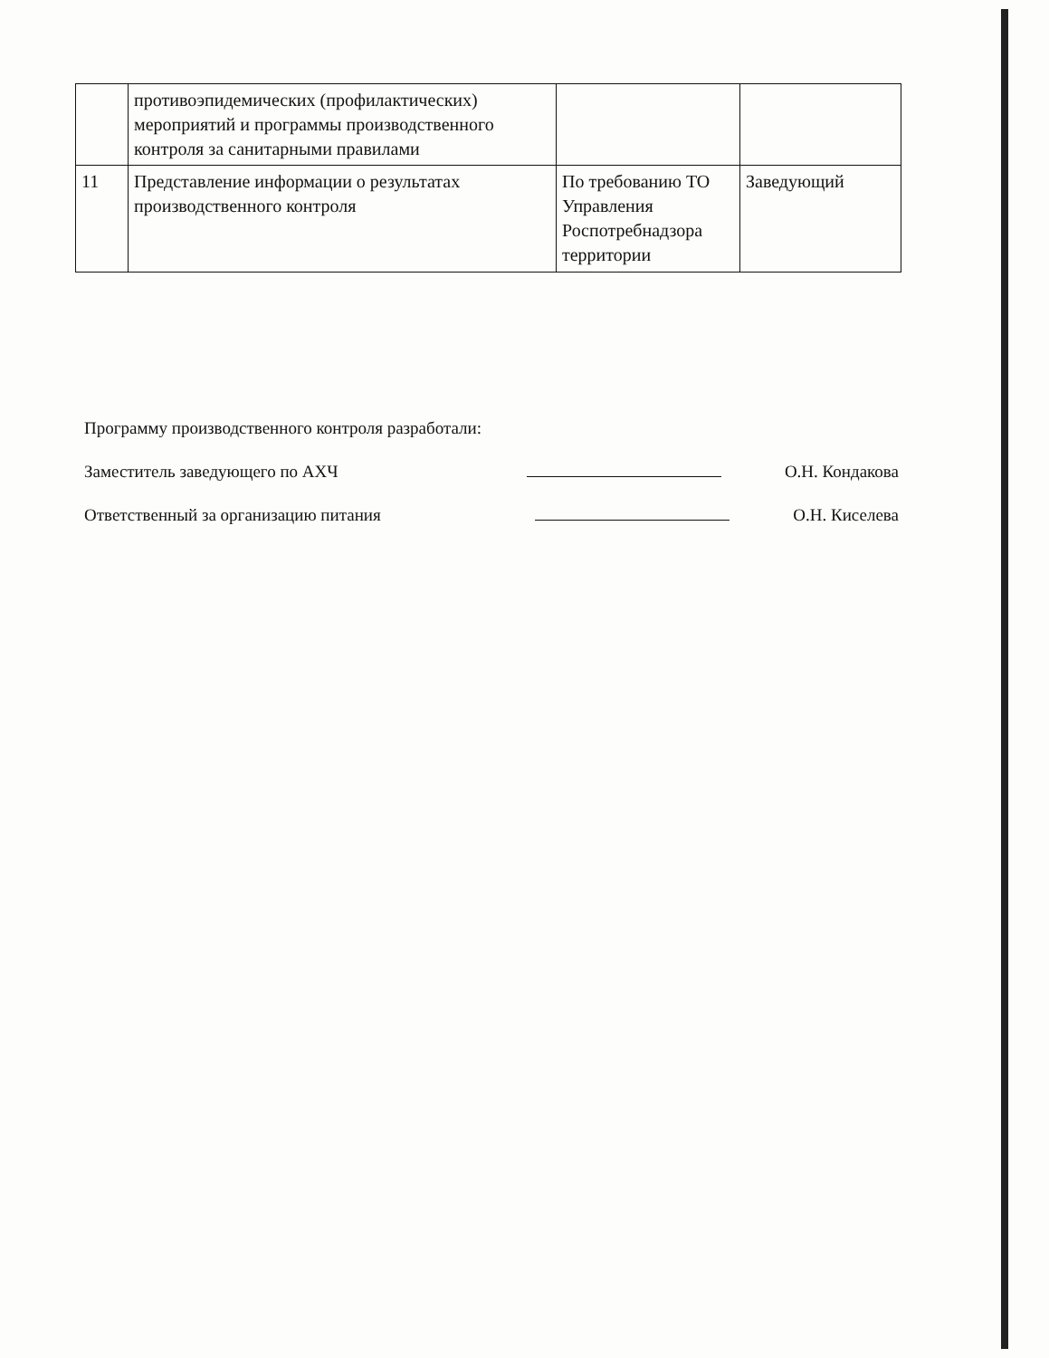| | противоэпидемических (профилактических) мероприятий и программы производственного контроля за санитарными правилами | | |
| 11 | Представление информации о результатах производственного контроля | По требованию ТО Управления Роспотребнадзора территории | Заведующий |
Программу производственного контроля разработали:
Заместитель заведующего по АХЧ О.Н. Кондакова
Ответственный за организацию питания О.Н. Киселева